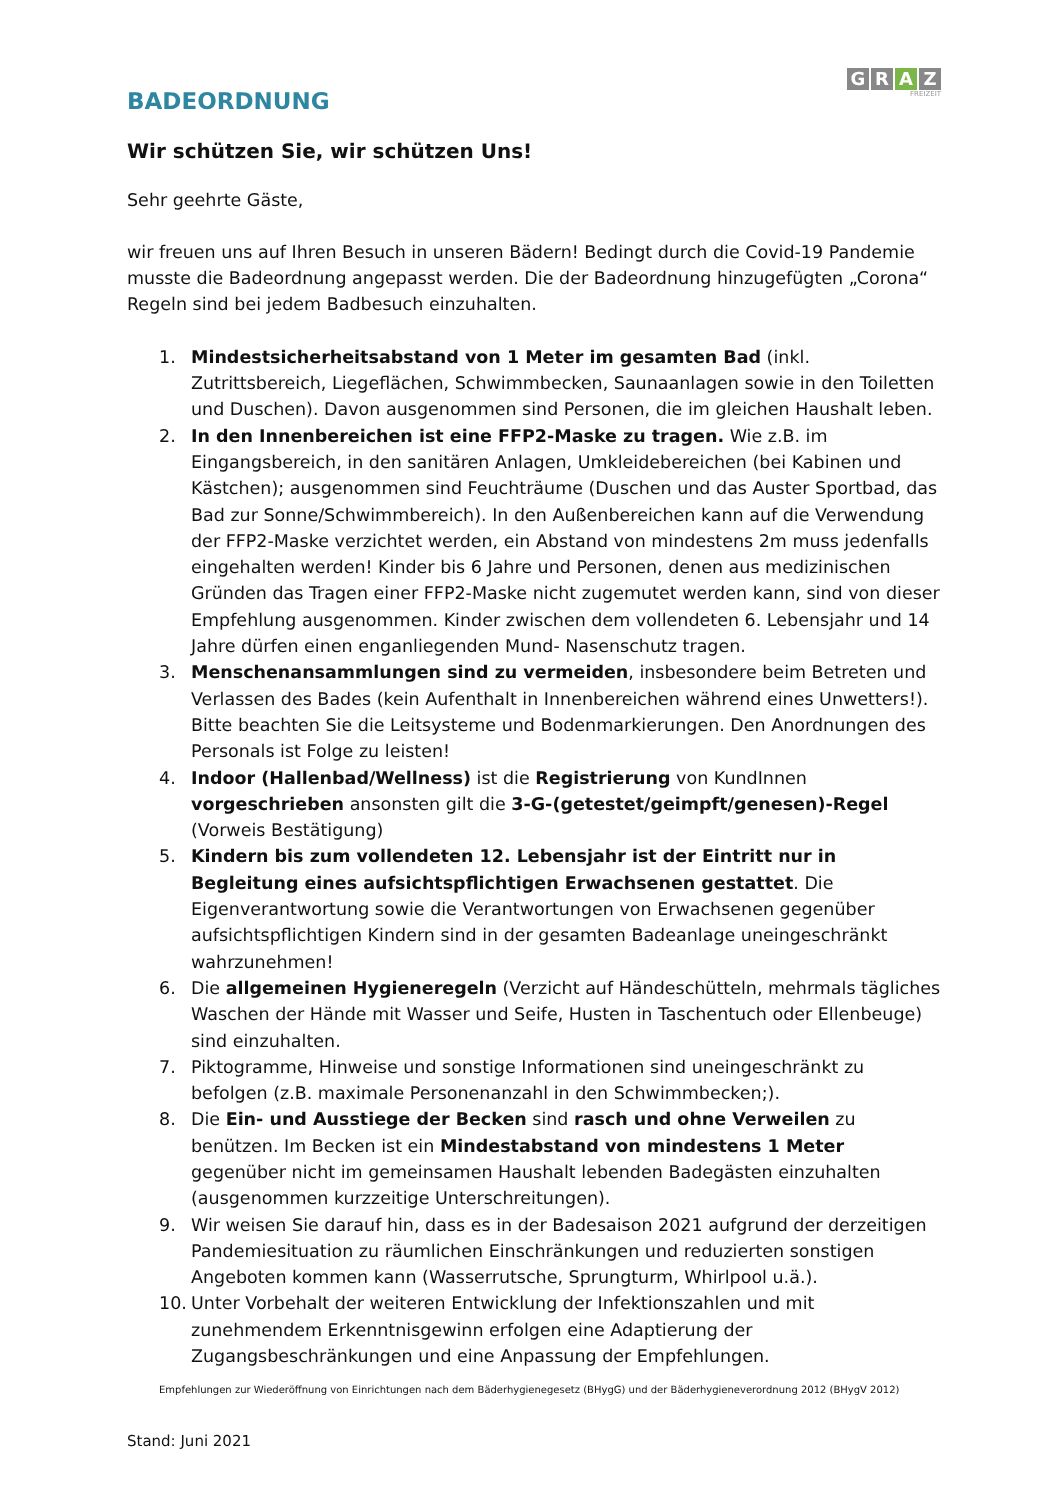BADEORDNUNG
G R A Z
FREIZEIT
Wir schützen Sie, wir schützen Uns!
Sehr geehrte Gäste,
wir freuen uns auf Ihren Besuch in unseren Bädern! Bedingt durch die Covid-19 Pandemie musste die Badeordnung angepasst werden. Die der Badeordnung hinzugefügten „Corona“ Regeln sind bei jedem Badbesuch einzuhalten.
1. Mindestsicherheitsabstand von 1 Meter im gesamten Bad (inkl. Zutrittsbereich, Liegeflächen, Schwimmbecken, Saunaanlagen sowie in den Toiletten und Duschen). Davon ausgenommen sind Personen, die im gleichen Haushalt leben.
2. In den Innenbereichen ist eine FFP2-Maske zu tragen. Wie z.B. im Eingangsbereich, in den sanitären Anlagen, Umkleidebereichen (bei Kabinen und Kästchen); ausgenommen sind Feuchträume (Duschen und das Auster Sportbad, das Bad zur Sonne/Schwimmbereich). In den Außenbereichen kann auf die Verwendung der FFP2-Maske verzichtet werden, ein Abstand von mindestens 2m muss jedenfalls eingehalten werden! Kinder bis 6 Jahre und Personen, denen aus medizinischen Gründen das Tragen einer FFP2-Maske nicht zugemutet werden kann, sind von dieser Empfehlung ausgenommen. Kinder zwischen dem vollendeten 6. Lebensjahr und 14 Jahre dürfen einen enganliegenden Mund- Nasenschutz tragen.
3. Menschenansammlungen sind zu vermeiden, insbesondere beim Betreten und Verlassen des Bades (kein Aufenthalt in Innenbereichen während eines Unwetters!). Bitte beachten Sie die Leitsysteme und Bodenmarkierungen. Den Anordnungen des Personals ist Folge zu leisten!
4. Indoor (Hallenbad/Wellness) ist die Registrierung von KundInnen vorgeschrieben ansonsten gilt die 3-G-(getestet/geimpft/genesen)-Regel (Vorweis Bestätigung)
5. Kindern bis zum vollendeten 12. Lebensjahr ist der Eintritt nur in Begleitung eines aufsichtspflichtigen Erwachsenen gestattet. Die Eigenverantwortung sowie die Verantwortungen von Erwachsenen gegenüber aufsichtspflichtigen Kindern sind in der gesamten Badeanlage uneingeschränkt wahrzunehmen!
6. Die allgemeinen Hygieneregeln (Verzicht auf Händeschütteln, mehrmals tägliches Waschen der Hände mit Wasser und Seife, Husten in Taschentuch oder Ellenbeuge) sind einzuhalten.
7. Piktogramme, Hinweise und sonstige Informationen sind uneingeschränkt zu befolgen (z.B. maximale Personenanzahl in den Schwimmbecken;).
8. Die Ein- und Ausstiege der Becken sind rasch und ohne Verweilen zu benützen. Im Becken ist ein Mindestabstand von mindestens 1 Meter gegenüber nicht im gemeinsamen Haushalt lebenden Badegästen einzuhalten (ausgenommen kurzzeitige Unterschreitungen).
9. Wir weisen Sie darauf hin, dass es in der Badesaison 2021 aufgrund der derzeitigen Pandemiesituation zu räumlichen Einschränkungen und reduzierten sonstigen Angeboten kommen kann (Wasserrutsche, Sprungturm, Whirlpool u.ä.).
10. Unter Vorbehalt der weiteren Entwicklung der Infektionszahlen und mit zunehmendem Erkenntnisgewinn erfolgen eine Adaptierung der Zugangsbeschränkungen und eine Anpassung der Empfehlungen.
Empfehlungen zur Wiederöffnung von Einrichtungen nach dem Bäderhygienegesetz (BHygG) und der Bäderhygieneverordnung 2012 (BHygV 2012)
Stand: Juni 2021